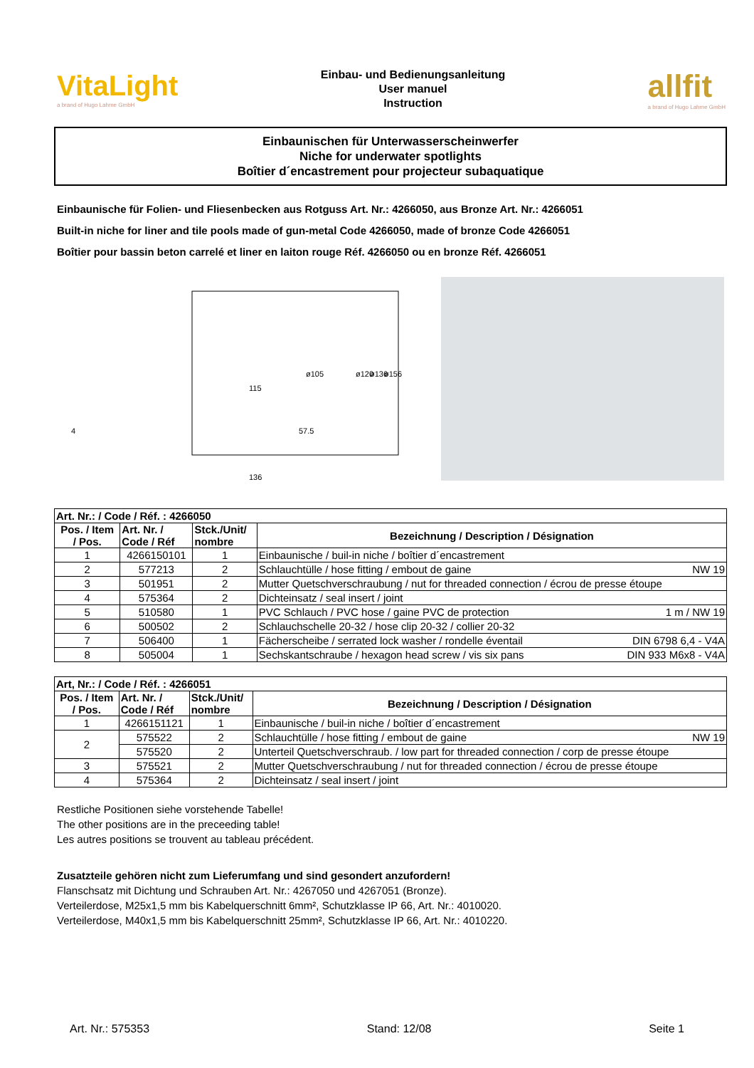VitaLight
a brand of Hugo Lahme GmbH
Einbau- und Bedienungsanleitung
User manuel
Instruction
allfit
a brand of Hugo Lahme GmbH
Einbaunischen für Unterwasserscheinwerfer
Niche for underwater spotlights
Boîtier d´encastrement pour projecteur subaquatique
Einbaunische für Folien- und Fliesenbecken aus Rotguss Art. Nr.: 4266050, aus Bronze Art. Nr.: 4266051
Built-in niche for liner and tile pools made of gun-metal Code 4266050, made of bronze Code 4266051
Boîtier pour bassin beton carrelé et liner en laiton rouge Réf. 4266050 ou en bronze Réf. 4266051
115
57.5
136
ø105
ø120
ø136
ø156
4
| Art. Nr.: / Code / Réf. : 4266050 | | | |
| --- | --- | --- | --- |
| Pos. / Item / Pos. | Art. Nr. / Code / Réf | Stck./Unit/ nombre | Bezeichnung / Description / Désignation |
| 1 | 4266150101 | 1 | Einbaunische / buil-in niche / boîtier d´encastrement |
| 2 | 577213 | 2 | Schlauchtülle / hose fitting / embout de gaine NW 19 |
| 3 | 501951 | 2 | Mutter Quetschverschraubung / nut for threaded connection / écrou de presse étoupe |
| 4 | 575364 | 2 | Dichteinsatz / seal insert / joint |
| 5 | 510580 | 1 | PVC Schlauch / PVC hose / gaine PVC de protection 1 m / NW 19 |
| 6 | 500502 | 2 | Schlauchschelle 20-32 / hose clip 20-32 / collier 20-32 |
| 7 | 506400 | 1 | Fächerscheibe / serrated lock washer / rondelle éventail DIN 6798 6,4 - V4A |
| 8 | 505004 | 1 | Sechskantschraube / hexagon head screw / vis six pans DIN 933 M6x8 - V4A |
| Art, Nr.: / Code / Réf. : 4266051 | | | |
| --- | --- | --- | --- |
| Pos. / Item / Pos. | Art. Nr. / Code / Réf | Stck./Unit/ nombre | Bezeichnung / Description / Désignation |
| 1 | 4266151121 | 1 | Einbaunische / buil-in niche / boîtier d´encastrement |
| 2 | 575522 | 2 | Schlauchtülle / hose fitting / embout de gaine NW 19 |
| | 575520 | 2 | Unterteil Quetschverschraub. / low part for threaded connection / corp de presse étoupe |
| 3 | 575521 | 2 | Mutter Quetschverschraubung / nut for threaded connection / écrou de presse étoupe |
| 4 | 575364 | 2 | Dichteinsatz / seal insert / joint |
Restliche Positionen siehe vorstehende Tabelle!
The other positions are in the preceeding table!
Les autres positions se trouvent au tableau précédent.
Zusatzteile gehören nicht zum Lieferumfang und sind gesondert anzufordern!
Flanschsatz mit Dichtung und Schrauben Art. Nr.: 4267050 und 4267051 (Bronze).
Verteilerdose, M25x1,5 mm bis Kabelquerschnitt 6mm², Schutzklasse IP 66, Art. Nr.: 4010020.
Verteilerdose, M40x1,5 mm bis Kabelquerschnitt 25mm², Schutzklasse IP 66, Art. Nr.: 4010220.
Art. Nr.: 575353 Stand: 12/08 Seite 1